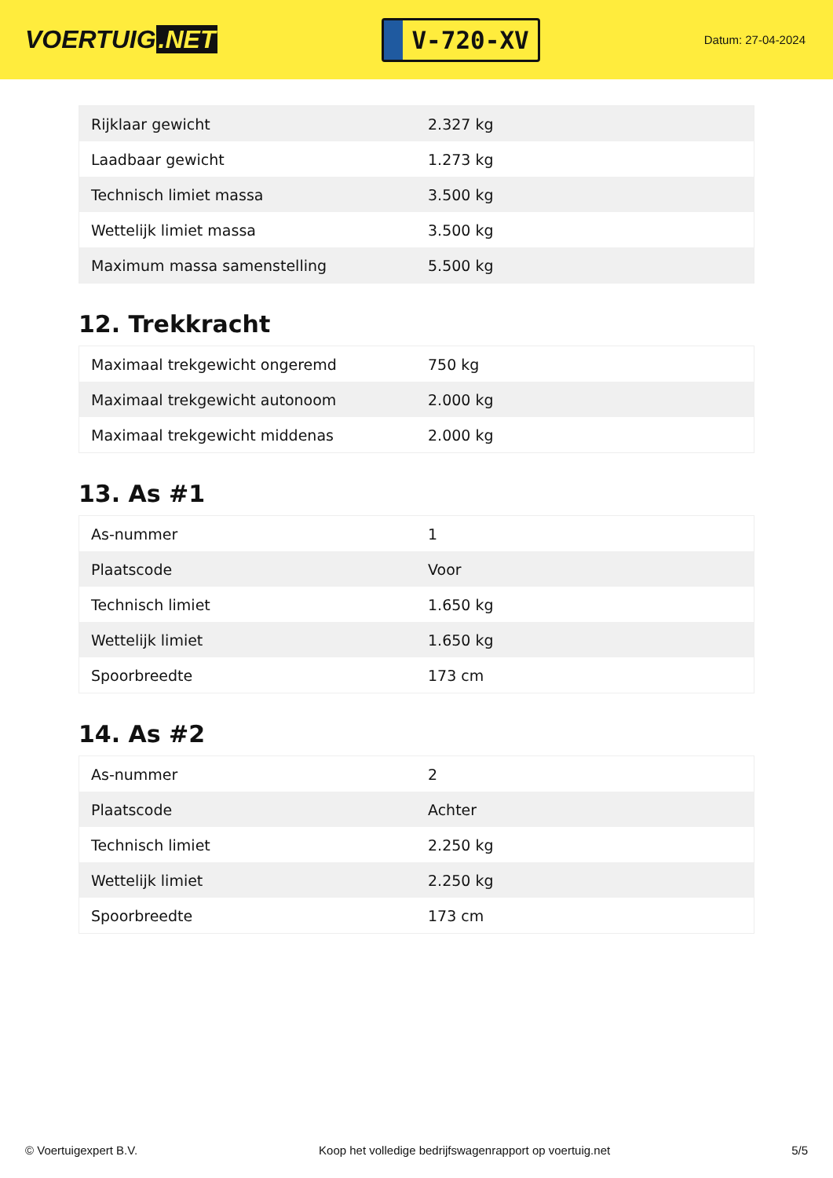VOERTUIG.NET
V-720-XV
Datum: 27-04-2024
| Rijklaar gewicht | 2.327 kg |
| Laadbaar gewicht | 1.273 kg |
| Technisch limiet massa | 3.500 kg |
| Wettelijk limiet massa | 3.500 kg |
| Maximum massa samenstelling | 5.500 kg |
12. Trekkracht
| Maximaal trekgewicht ongeremd | 750 kg |
| Maximaal trekgewicht autonoom | 2.000 kg |
| Maximaal trekgewicht middenas | 2.000 kg |
13. As #1
| As-nummer | 1 |
| Plaatscode | Voor |
| Technisch limiet | 1.650 kg |
| Wettelijk limiet | 1.650 kg |
| Spoorbreedte | 173 cm |
14. As #2
| As-nummer | 2 |
| Plaatscode | Achter |
| Technisch limiet | 2.250 kg |
| Wettelijk limiet | 2.250 kg |
| Spoorbreedte | 173 cm |
© Voertuigexpert B.V. Koop het volledige bedrijfswagenrapport op voertuig.net 5/5